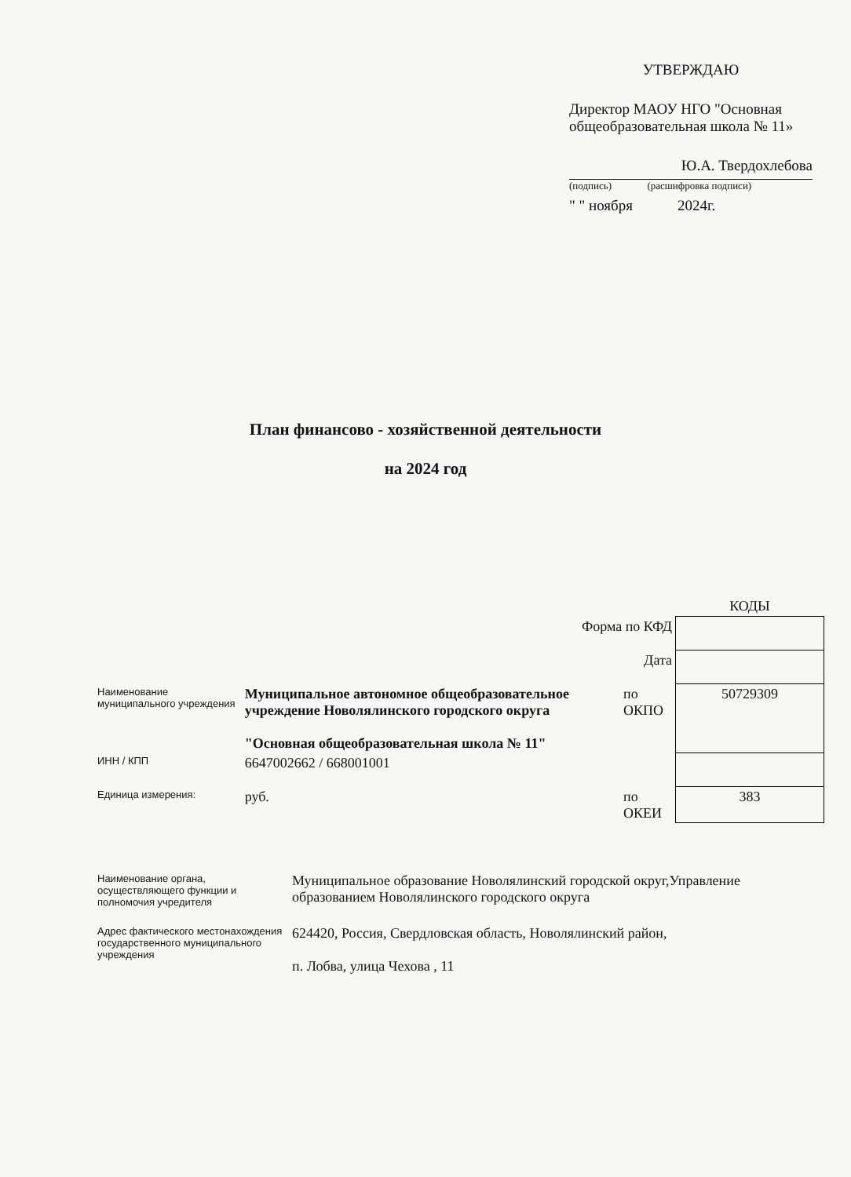УТВЕРЖДАЮ
Директор МАОУ НГО "Основная общеобразовательная школа № 11»
Ю.А. Твердохлебова
(подпись) (расшифровка подписи)
" " ноября 2024г.
План финансово - хозяйственной деятельности
на 2024 год
| | | | КОДЫ |
| Форма по КФД | | | |
| Дата | | | |
| Наименование муниципального учреждения | Муниципальное автономное общеобразовательное учреждение Новолялинского городского округа "Основная общеобразовательная школа № 11" | по ОКПО | 50729309 |
| ИНН / КПП | 6647002662 / 668001001 | | |
| Единица измерения: | руб. | по ОКЕИ | 383 |
| Наименование органа, осуществляющего функции и полномочия учредителя | Муниципальное образование Новолялинский городской округ,Управление образованием Новолялинского городского округа |
| Адрес фактического местонахождения государственного муниципального учреждения | 624420, Россия, Свердловская область, Новолялинский район, п. Лобва, улица Чехова , 11 |